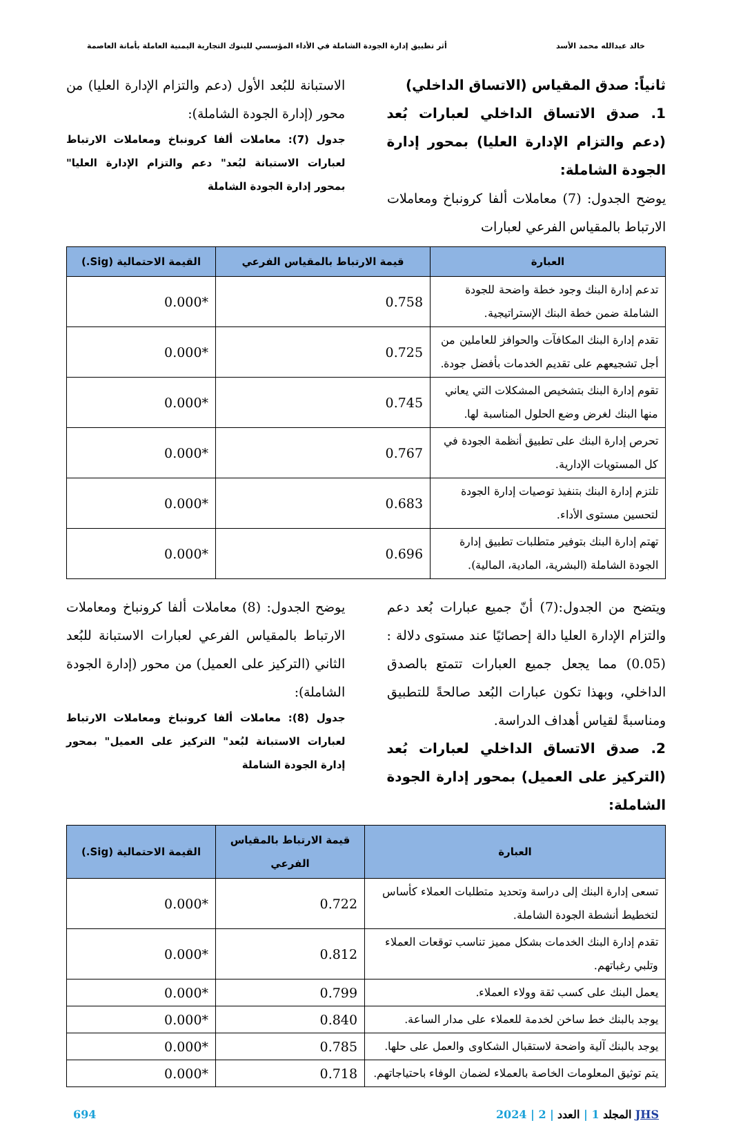خالد عبدالله محمد الأسد أثر تطبيق إدارة الجودة الشاملة في الأداء المؤسسي للبنوك التجارية اليمنية العاملة بأمانة العاصمة
ثانياً: صدق المقياس (الاتساق الداخلي)
1. صدق الاتساق الداخلي لعبارات بُعد (دعم والتزام الإدارة العليا) بمحور إدارة الجودة الشاملة:
يوضح الجدول: (7) معاملات ألفا كرونباخ ومعاملات الارتباط بالمقياس الفرعي لعبارات
الاستبانة للبُعد الأول (دعم والتزام الإدارة العليا) من محور (إدارة الجودة الشاملة):
جدول (7): معاملات ألفا كرونباخ ومعاملات الارتباط لعبارات الاستبانة لبُعد" دعم والتزام الإدارة العليا" بمحور إدارة الجودة الشاملة
| العبارة | قيمة الارتباط بالمقياس الفرعي | القيمة الاحتمالية (Sig.) |
| --- | --- | --- |
| تدعم إدارة البنك وجود خطة واضحة للجودة الشاملة ضمن خطة البنك الإستراتيجية. | 0.758 | 0.000* |
| تقدم إدارة البنك المكافآت والحوافز للعاملين من أجل تشجيعهم على تقديم الخدمات بأفضل جودة. | 0.725 | 0.000* |
| تقوم إدارة البنك بتشخيص المشكلات التي يعاني منها البنك لغرض وضع الحلول المناسبة لها. | 0.745 | 0.000* |
| تحرص إدارة البنك على تطبيق أنظمة الجودة في كل المستويات الإدارية. | 0.767 | 0.000* |
| تلتزم إدارة البنك بتنفيذ توصيات إدارة الجودة لتحسين مستوى الأداء. | 0.683 | 0.000* |
| تهتم إدارة البنك بتوفير متطلبات تطبيق إدارة الجودة الشاملة (البشرية، المادية، المالية). | 0.696 | 0.000* |
ويتضح من الجدول:(7) أنّ جميع عبارات بُعد دعم والتزام الإدارة العليا دالة إحصائيًا عند مستوى دلالة :(0.05) مما يجعل جميع العبارات تتمتع بالصدق الداخلي، وبهذا تكون عبارات البُعد صالحةً للتطبيق ومناسبةً لقياس أهداف الدراسة.
2. صدق الاتساق الداخلي لعبارات بُعد (التركيز على العميل) بمحور إدارة الجودة الشاملة:
يوضح الجدول: (8) معاملات ألفا كرونباخ ومعاملات الارتباط بالمقياس الفرعي لعبارات الاستبانة للبُعد الثاني (التركيز على العميل) من محور (إدارة الجودة الشاملة):
جدول (8): معاملات ألفا كرونباخ ومعاملات الارتباط لعبارات الاستبانة لبُعد" التركيز على العميل" بمحور إدارة الجودة الشاملة
| العبارة | قيمة الارتباط بالمقياس الفرعي | القيمة الاحتمالية (Sig.) |
| --- | --- | --- |
| تسعى إدارة البنك إلى دراسة وتحديد متطلبات العملاء كأساس لتخطيط أنشطة الجودة الشاملة. | 0.722 | 0.000* |
| تقدم إدارة البنك الخدمات بشكل مميز تناسب توقعات العملاء وتلبي رغباتهم. | 0.812 | 0.000* |
| يعمل البنك على كسب ثقة وولاء العملاء. | 0.799 | 0.000* |
| يوجد بالبنك خط ساخن لخدمة للعملاء على مدار الساعة. | 0.840 | 0.000* |
| يوجد بالبنك آلية واضحة لاستقبال الشكاوى والعمل على حلها. | 0.785 | 0.000* |
| يتم توثيق المعلومات الخاصة بالعملاء لضمان الوفاء باحتياجاتهم. | 0.718 | 0.000* |
JHS المجلد 1 | العدد | 2 | 2024 694